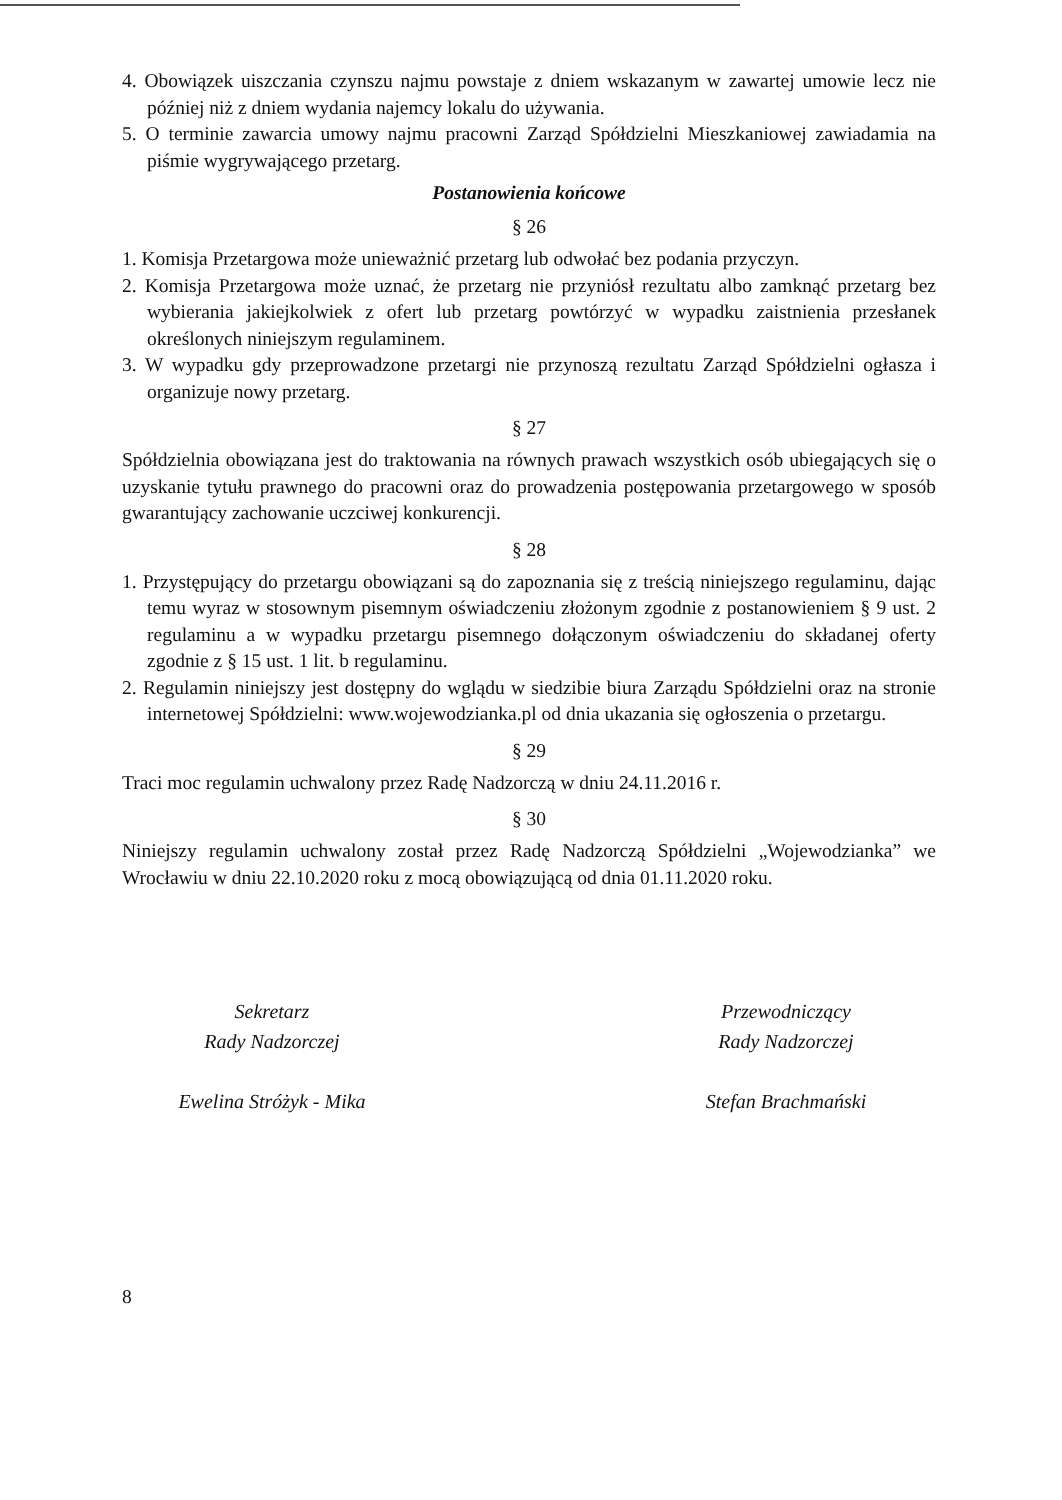4. Obowiązek uiszczania czynszu najmu powstaje z dniem wskazanym w zawartej umowie lecz nie później niż z dniem wydania najemcy lokalu do używania.
5. O terminie zawarcia umowy najmu pracowni Zarząd Spółdzielni Mieszkaniowej zawiadamia na piśmie wygrywającego przetarg.
Postanowienia końcowe
§ 26
1. Komisja Przetargowa może unieważnić przetarg lub odwołać bez podania przyczyn.
2. Komisja Przetargowa może uznać, że przetarg nie przyniósł rezultatu albo zamknąć przetarg bez wybierania jakiejkolwiek z ofert lub przetarg powtórzyć w wypadku zaistnienia przesłanek określonych niniejszym regulaminem.
3. W wypadku gdy przeprowadzone przetargi nie przynoszą rezultatu Zarząd Spółdzielni ogłasza i organizuje nowy przetarg.
§ 27
Spółdzielnia obowiązana jest do traktowania na równych prawach wszystkich osób ubiegających się o uzyskanie tytułu prawnego do pracowni oraz do prowadzenia postępowania przetargowego w sposób gwarantujący zachowanie uczciwej konkurencji.
§ 28
1. Przystępujący do przetargu obowiązani są do zapoznania się z treścią niniejszego regulaminu, dając temu wyraz w stosownym pisemnym oświadczeniu złożonym zgodnie z postanowieniem § 9 ust. 2 regulaminu a w wypadku przetargu pisemnego dołączonym oświadczeniu do składanej oferty zgodnie z § 15 ust. 1 lit. b regulaminu.
2. Regulamin niniejszy jest dostępny do wglądu w siedzibie biura Zarządu Spółdzielni oraz na stronie internetowej Spółdzielni: www.wojewodzianka.pl od dnia ukazania się ogłoszenia o przetargu.
§ 29
Traci moc regulamin uchwalony przez Radę Nadzorczą w dniu 24.11.2016 r.
§ 30
Niniejszy regulamin uchwalony został przez Radę Nadzorczą Spółdzielni „Wojewodzianka” we Wrocławiu w dniu 22.10.2020 roku z mocą obowiązującą od dnia 01.11.2020 roku.
Sekretarz
Rady Nadzorczej
Ewelina Stróżyk - Mika
Przewodniczący
Rady Nadzorczej
Stefan Brachmański
8